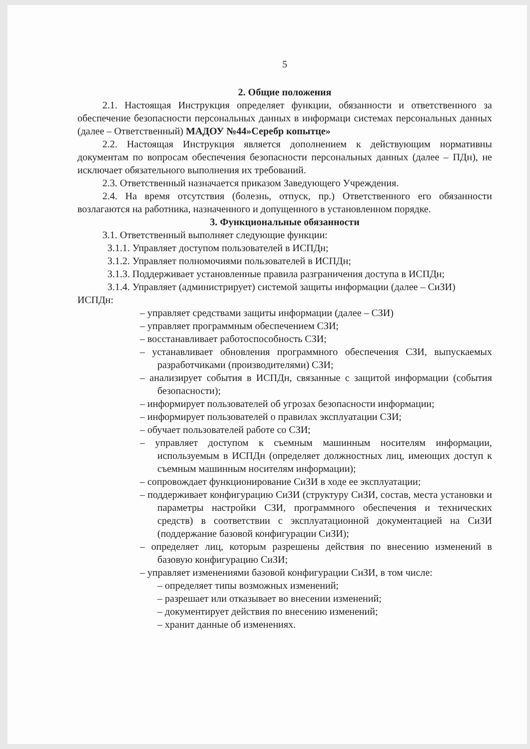5
2. Общие положения
2.1. Настоящая Инструкция определяет функции, обязанности и ответственного за обеспечение безопасности персональных данных в информаци системах персональных данных (далее – Ответственный) МАДОУ №44»Серебр копытце»
2.2. Настоящая Инструкция является дополнением к действующим нормативны документам по вопросам обеспечения безопасности персональных данных (далее – ПДн), не исключает обязательного выполнения их требований.
2.3. Ответственный назначается приказом Заведующего Учреждения.
2.4. На время отсутствия (болезнь, отпуск, пр.) Ответственного его обязанности возлагаются на работника, назначенного и допущенного в установленном порядке.
3. Функциональные обязанности
3.1. Ответственный выполняет следующие функции:
3.1.1. Управляет доступом пользователей в ИСПДн;
3.1.2. Управляет полномочиями пользователей в ИСПДн;
3.1.3. Поддерживает установленные правила разграничения доступа в ИСПДн;
3.1.4. Управляет (администрирует) системой защиты информации (далее – СиЗИ)
ИСПДн:
– управляет средствами защиты информации (далее – СЗИ)
– управляет программным обеспечением СЗИ;
– восстанавливает работоспособность СЗИ;
– устанавливает обновления программного обеспечения СЗИ, выпускаемых разработчиками (производителями) СЗИ;
– анализирует события в ИСПДн, связанные с защитой информации (события безопасности);
– информирует пользователей об угрозах безопасности информации;
– информирует пользователей о правилах эксплуатации СЗИ;
– обучает пользователей работе со СЗИ;
– управляет доступом к съемным машинным носителям информации, используемым в ИСПДн (определяет должностных лиц, имеющих доступ к съемным машинным носителям информации);
– сопровождает функционирование СиЗИ в ходе ее эксплуатации;
– поддерживает конфигурацию СиЗИ (структуру СиЗИ, состав, места установки и параметры настройки СЗИ, программного обеспечения и технических средств) в соответствии с эксплуатационной документацией на СиЗИ (поддержание базовой конфигурации СиЗИ);
– определяет лиц, которым разрешены действия по внесению изменений в базовую конфигурацию СиЗИ;
– управляет изменениями базовой конфигурации СиЗИ, в том числе:
– определяет типы возможных изменений;
– разрешает или отказывает во внесении изменений;
– документирует действия по внесению изменений;
– хранит данные об изменениях.